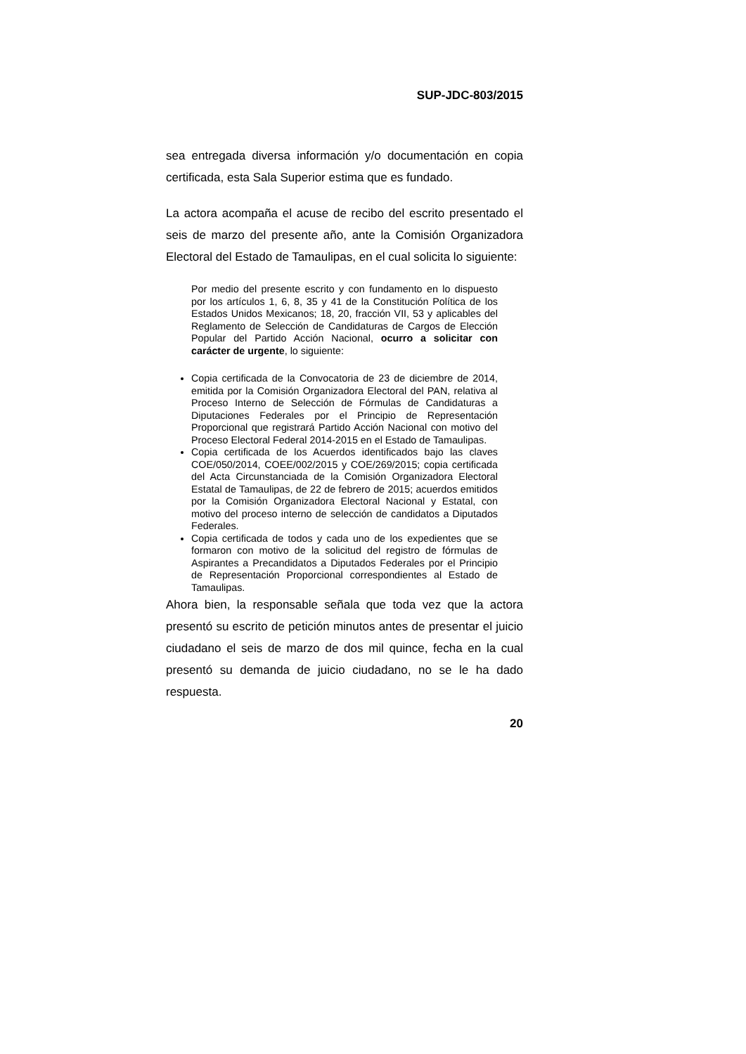SUP-JDC-803/2015
sea entregada diversa información y/o documentación en copia certificada, esta Sala Superior estima que es fundado.
La actora acompaña el acuse de recibo del escrito presentado el seis de marzo del presente año, ante la Comisión Organizadora Electoral del Estado de Tamaulipas, en el cual solicita lo siguiente:
Por medio del presente escrito y con fundamento en lo dispuesto por los artículos 1, 6, 8, 35 y 41 de la Constitución Política de los Estados Unidos Mexicanos; 18, 20, fracción VII, 53 y aplicables del Reglamento de Selección de Candidaturas de Cargos de Elección Popular del Partido Acción Nacional, ocurro a solicitar con carácter de urgente, lo siguiente:
Copia certificada de la Convocatoria de 23 de diciembre de 2014, emitida por la Comisión Organizadora Electoral del PAN, relativa al Proceso Interno de Selección de Fórmulas de Candidaturas a Diputaciones Federales por el Principio de Representación Proporcional que registrará Partido Acción Nacional con motivo del Proceso Electoral Federal 2014-2015 en el Estado de Tamaulipas.
Copia certificada de los Acuerdos identificados bajo las claves COE/050/2014, COEE/002/2015 y COE/269/2015; copia certificada del Acta Circunstanciada de la Comisión Organizadora Electoral Estatal de Tamaulipas, de 22 de febrero de 2015; acuerdos emitidos por la Comisión Organizadora Electoral Nacional y Estatal, con motivo del proceso interno de selección de candidatos a Diputados Federales.
Copia certificada de todos y cada uno de los expedientes que se formaron con motivo de la solicitud del registro de fórmulas de Aspirantes a Precandidatos a Diputados Federales por el Principio de Representación Proporcional correspondientes al Estado de Tamaulipas.
Ahora bien, la responsable señala que toda vez que la actora presentó su escrito de petición minutos antes de presentar el juicio ciudadano el seis de marzo de dos mil quince, fecha en la cual presentó su demanda de juicio ciudadano, no se le ha dado respuesta.
20